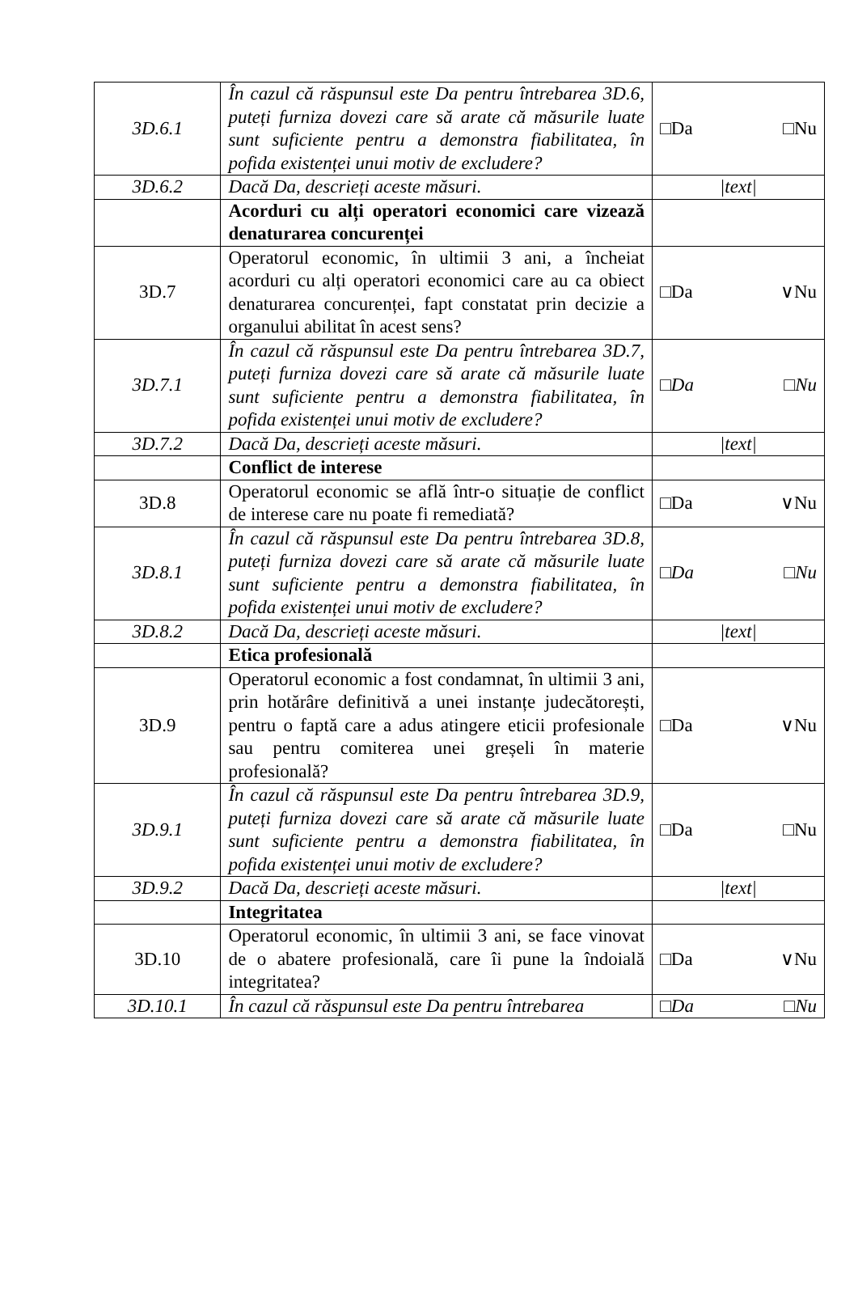| 3D.6.1 | În cazul că răspunsul este Da pentru întrebarea 3D.6, puteți furniza dovezi care să arate că măsurile luate sunt suficiente pentru a demonstra fiabilitatea, în pofida existenței unui motiv de excludere? | □Da □Nu |
| 3D.6.2 | Dacă Da, descrieți aceste măsuri. | /text/ |
| | Acorduri cu alți operatori economici care vizează denaturarea concurenței | |
| 3D.7 | Operatorul economic, în ultimii 3 ani, a încheiat acorduri cu alți operatori economici care au ca obiect denaturarea concurenței, fapt constatat prin decizie a organului abilitat în acest sens? | □Da ∨Nu |
| 3D.7.1 | În cazul că răspunsul este Da pentru întrebarea 3D.7, puteți furniza dovezi care să arate că măsurile luate sunt suficiente pentru a demonstra fiabilitatea, în pofida existenței unui motiv de excludere? | □Da □Nu |
| 3D.7.2 | Dacă Da, descrieți aceste măsuri. | /text/ |
| | Conflict de interese | |
| 3D.8 | Operatorul economic se află într-o situație de conflict de interese care nu poate fi remediată? | □Da ∨Nu |
| 3D.8.1 | În cazul că răspunsul este Da pentru întrebarea 3D.8, puteți furniza dovezi care să arate că măsurile luate sunt suficiente pentru a demonstra fiabilitatea, în pofida existenței unui motiv de excludere? | □Da □Nu |
| 3D.8.2 | Dacă Da, descrieți aceste măsuri. | /text/ |
| | Etica profesională | |
| 3D.9 | Operatorul economic a fost condamnat, în ultimii 3 ani, prin hotărâre definitivă a unei instanțe judecătorești, pentru o faptă care a adus atingere eticii profesionale sau pentru comiterea unei greșeli în materie profesională? | □Da ∨Nu |
| 3D.9.1 | În cazul că răspunsul este Da pentru întrebarea 3D.9, puteți furniza dovezi care să arate că măsurile luate sunt suficiente pentru a demonstra fiabilitatea, în pofida existenței unui motiv de excludere? | □Da □Nu |
| 3D.9.2 | Dacă Da, descrieți aceste măsuri. | /text/ |
| | Integritatea | |
| 3D.10 | Operatorul economic, în ultimii 3 ani, se face vinovat de o abatere profesională, care îi pune la îndoială integritatea? | □Da ∨Nu |
| 3D.10.1 | În cazul că răspunsul este Da pentru întrebarea | □Da □Nu |